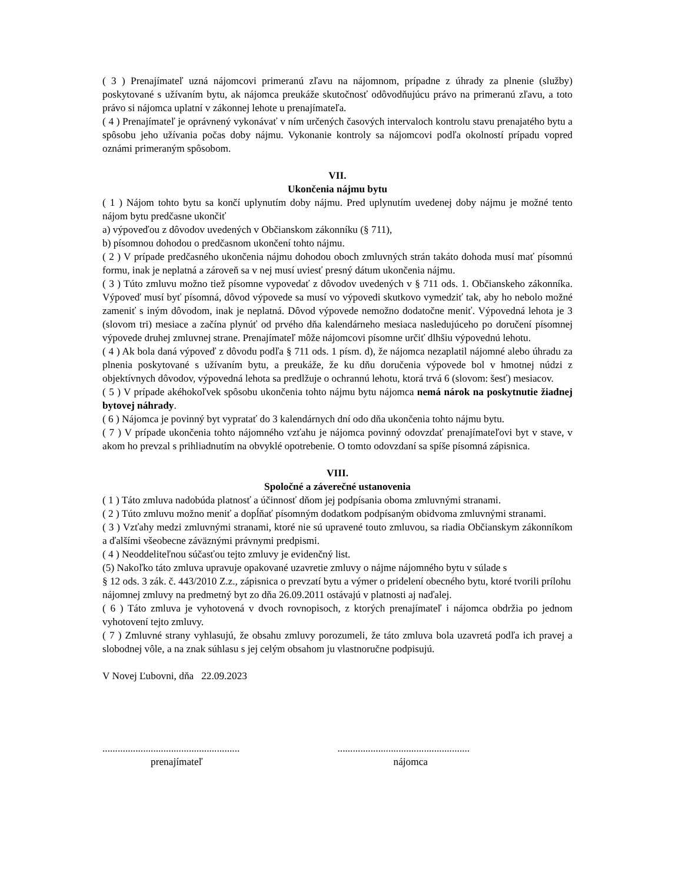( 3 ) Prenajímateľ uzná nájomcovi primeranú zľavu na nájomnom, prípadne z úhrady za plnenie (služby) poskytované s užívaním bytu, ak nájomca preukáže skutočnosť odôvodňujúcu právo na primeranú zľavu, a toto právo si nájomca uplatní v zákonnej lehote u prenajímateľa.
( 4 ) Prenajímateľ je oprávnený vykonávať v ním určených časových intervaloch kontrolu stavu prenajatého bytu a spôsobu jeho užívania počas doby nájmu. Vykonanie kontroly sa nájomcovi podľa okolností prípadu vopred oznámi primeraným spôsobom.
VII.
Ukončenia nájmu bytu
( 1 ) Nájom tohto bytu sa končí uplynutím doby nájmu. Pred uplynutím uvedenej doby nájmu je možné tento nájom bytu predčasne ukončiť
a) výpoveďou z dôvodov uvedených v Občianskom zákonníku (§ 711),
b) písomnou dohodou o predčasnom ukončení tohto nájmu.
( 2 ) V prípade predčasného ukončenia nájmu dohodou oboch zmluvných strán takáto dohoda musí mať písomnú formu, inak je neplatná a zároveň sa v nej musí uviesť presný dátum ukončenia nájmu.
( 3 ) Túto zmluvu možno tiež písomne vypovedať z dôvodov uvedených v § 711 ods. 1. Občianskeho zákonníka. Výpoveď musí byť písomná, dôvod výpovede sa musí vo výpovedi skutkovo vymedziť tak, aby ho nebolo možné zameniť s iným dôvodom, inak je neplatná. Dôvod výpovede nemožno dodatočne meniť. Výpovedná lehota je 3 (slovom tri) mesiace a začína plynúť od prvého dňa kalendárneho mesiaca nasledujúceho po doručení písomnej výpovede druhej zmluvnej strane. Prenajímateľ môže nájomcovi písomne určiť dlhšiu výpovednú lehotu.
( 4 ) Ak bola daná výpoveď z dôvodu podľa § 711 ods. 1 písm. d), že nájomca nezaplatil nájomné alebo úhradu za plnenia poskytované s užívaním bytu, a preukáže, že ku dňu doručenia výpovede bol v hmotnej núdzi z objektívnych dôvodov, výpovedná lehota sa predlžuje o ochrannú lehotu, ktorá trvá 6 (slovom: šesť) mesiacov.
( 5 ) V prípade akéhokoľvek spôsobu ukončenia tohto nájmu bytu nájomca nemá nárok na poskytnutie žiadnej bytovej náhrady.
( 6 ) Nájomca je povinný byt vypratať do 3 kalendárnych dní odo dňa ukončenia tohto nájmu bytu.
( 7 ) V prípade ukončenia tohto nájomného vzťahu je nájomca povinný odovzdať prenajímateľovi byt v stave, v akom ho prevzal s prihliadnutím na obvyklé opotrebenie. O tomto odovzdaní sa spíše písomná zápisnica.
VIII.
Spoločné a záverečné ustanovenia
( 1 ) Táto zmluva nadobúda platnosť a účinnosť dňom jej podpísania oboma zmluvnými stranami.
( 2 ) Túto zmluvu možno meniť a dopĺňať písomným dodatkom podpísaným obidvoma zmluvnými stranami.
( 3 ) Vzťahy medzi zmluvnými stranami, ktoré nie sú upravené touto zmluvou, sa riadia Občianskym zákonníkom a ďalšími všeobecne záväznými právnymi predpismi.
( 4 ) Neoddeliteľnou súčasťou tejto zmluvy je evidenčný list.
(5) Nakoľko táto zmluva upravuje opakované uzavretie zmluvy o nájme nájomného bytu v súlade s
§ 12 ods. 3 zák. č. 443/2010 Z.z., zápisnica o prevzatí bytu a výmer o pridelení obecného bytu, ktoré tvorili prílohu nájomnej zmluvy na predmetný byt zo dňa 26.09.2011 ostávajú v platnosti aj naďalej.
( 6 ) Táto zmluva je vyhotovená v dvoch rovnopisoch, z ktorých prenajímateľ i nájomca obdržia po jednom vyhotovení tejto zmluvy.
( 7 ) Zmluvné strany vyhlasujú, že obsahu zmluvy porozumeli, že táto zmluva bola uzavretá podľa ich pravej a slobodnej vôle, a na znak súhlasu s jej celým obsahom ju vlastnoručne podpisujú.
V Novej Ľubovni, dňa 22.09.2023
......................................................
prenajímateľ
....................................................
nájomca